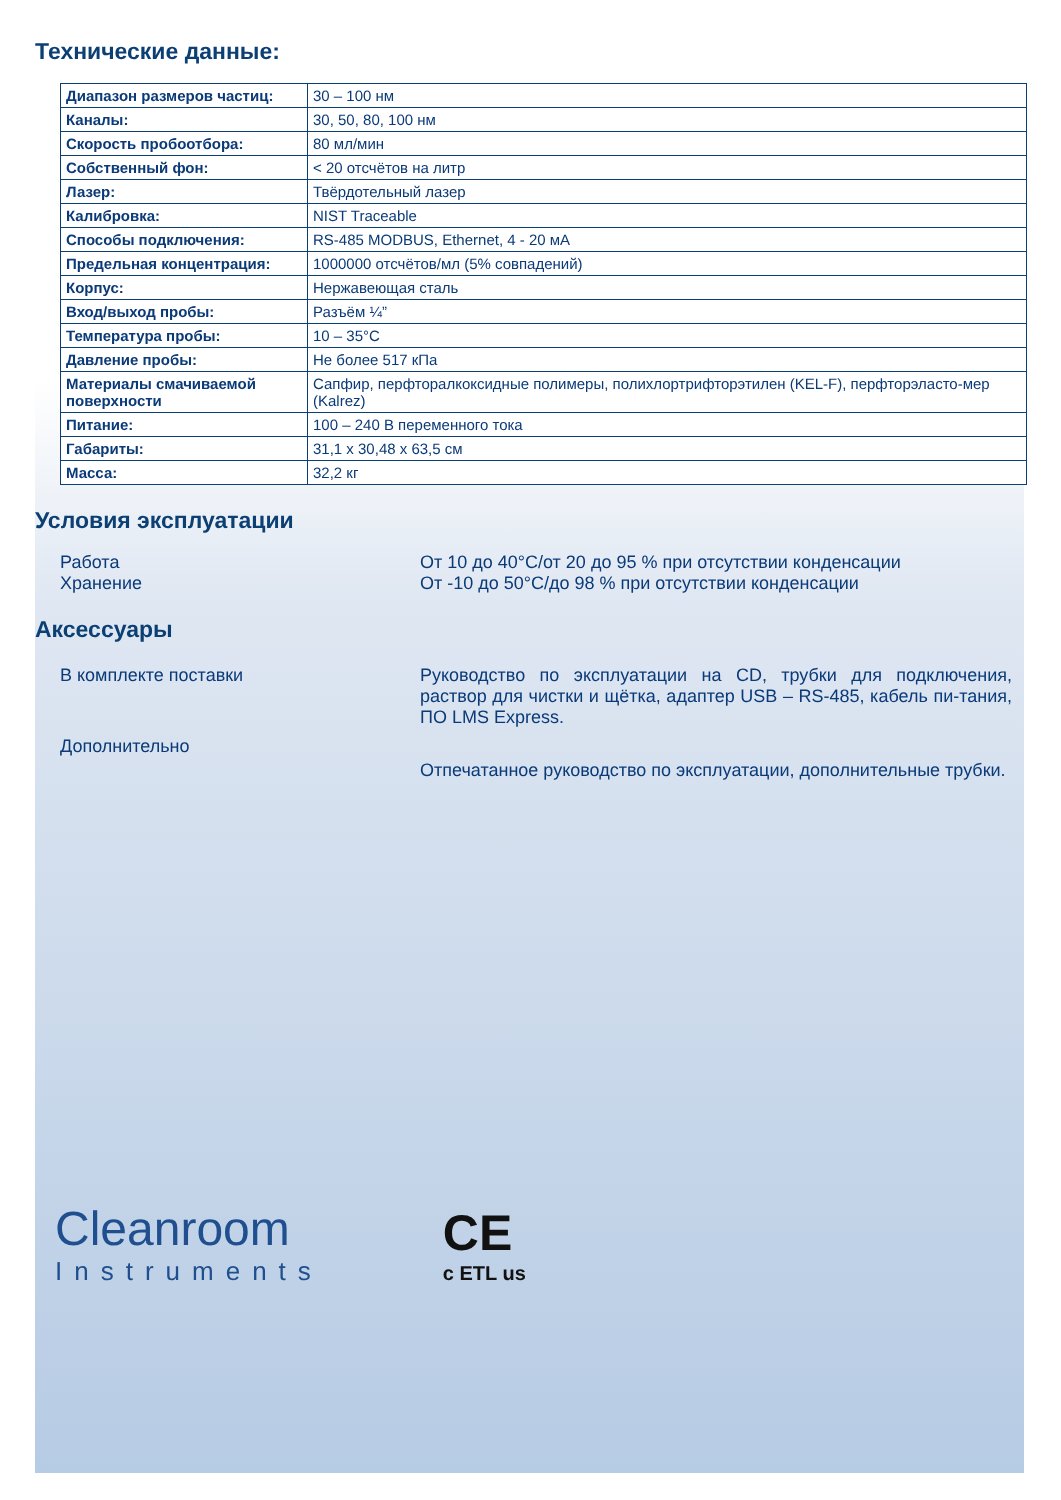Технические данные:
| Диапазон размеров частиц: | 30 – 100 нм |
| Каналы: | 30, 50, 80, 100 нм |
| Скорость пробоотбора: | 80 мл/мин |
| Собственный фон: | < 20 отсчётов на литр |
| Лазер: | Твёрдотельный лазер |
| Калибровка: | NIST Traceable |
| Способы подключения: | RS-485 MODBUS, Ethernet, 4 - 20 мА |
| Предельная концентрация: | 1000000 отсчётов/мл (5% совпадений) |
| Корпус: | Нержавеющая сталь |
| Вход/выход пробы: | Разъём ¼” |
| Температура пробы: | 10 – 35°C |
| Давление пробы: | Не более 517 кПа |
| Материалы смачиваемой поверхности | Сапфир, перфторалкоксидные полимеры, полихлортрифторэтилен (KEL-F), перфторэласто-мер (Kalrez) |
| Питание: | 100 – 240 В переменного тока |
| Габариты: | 31,1 x 30,48 x 63,5 см |
| Масса: | 32,2 кг |
Условия эксплуатации
Работа
Хранение
От 10 до 40°C/от 20 до 95 % при отсутствии конденсации
От -10 до 50°C/до 98 % при отсутствии конденсации
Аксессуары
В комплекте поставки Руководство по эксплуатации на CD, трубки для подключения, раствор для чистки и щётка, адаптер USB – RS-485, кабель пи-тания, ПО LMS Express.
Дополнительно
Отпечатанное руководство по эксплуатации, дополнительные трубки.
Cleanroom
Instruments
CE
c ETL us